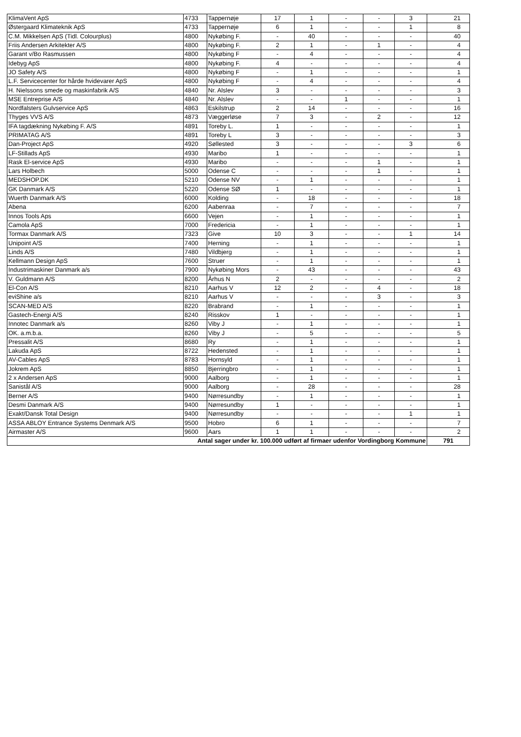| KlimaVent ApS | 4733 | Tappernøje | 17 | 1 | - | - | 3 | 21 |
| Østergaard Klimateknik ApS | 4733 | Tappernøje | 6 | 1 | - | - | 1 | 8 |
| C.M. Mikkelsen ApS (Tidl. Colourplus) | 4800 | Nykøbing F. | - | 40 | - | - | - | 40 |
| Friis Andersen Arkitekter A/S | 4800 | Nykøbing F. | 2 | 1 | - | 1 | - | 4 |
| Garant v/Bo Rasmussen | 4800 | Nykøbing F | - | 4 | - | - | - | 4 |
| Idebyg ApS | 4800 | Nykøbing F. | 4 | - | - | - | - | 4 |
| JO Safety A/S | 4800 | Nykøbing F | - | 1 | - | - | - | 1 |
| L.F. Servicecenter for hårde hvidevarer ApS | 4800 | Nykøbing F | - | 4 | - | - | - | 4 |
| H. Nielssons smede og maskinfabrik A/S | 4840 | Nr. Alslev | 3 | - | - | - | - | 3 |
| MSE Entreprise A/S | 4840 | Nr. Alslev | - | - | 1 | - | - | 1 |
| Nordfalsters Gulvservice ApS | 4863 | Eskilstrup | 2 | 14 | - | - | - | 16 |
| Thyges VVS A/S | 4873 | Væggerløse | 7 | 3 | - | 2 | - | 12 |
| IFA tagdækning Nykøbing F. A/S | 4891 | Toreby L. | 1 | - | - | - | - | 1 |
| PRIMATAG A/S | 4891 | Toreby L | 3 | - | - | - | - | 3 |
| Dan-Project ApS | 4920 | Søllested | 3 | - | - | - | 3 | 6 |
| LF-Stillads ApS | 4930 | Maribo | 1 | - | - | - | - | 1 |
| Rask El-service ApS | 4930 | Maribo | - | - | - | 1 | - | 1 |
| Lars Holbech | 5000 | Odense C | - | - | - | 1 | - | 1 |
| MEDSHOP.DK | 5210 | Odense NV | - | 1 | - | - | - | 1 |
| GK Danmark A/S | 5220 | Odense SØ | 1 | - | - | - | - | 1 |
| Wuerth Danmark A/S | 6000 | Kolding | - | 18 | - | - | - | 18 |
| Abena | 6200 | Aabenraa | - | 7 | - | - | - | 7 |
| Innos Tools Aps | 6600 | Vejen | - | 1 | - | - | - | 1 |
| Camola ApS | 7000 | Fredericia | - | 1 | - | - | - | 1 |
| Tormax Danmark A/S | 7323 | Give | 10 | 3 | - | - | 1 | 14 |
| Unipoint A/S | 7400 | Herning | - | 1 | - | - | - | 1 |
| Linds A/S | 7480 | Vildbjerg | - | 1 | - | - | - | 1 |
| Kellmann Design ApS | 7600 | Struer | - | 1 | - | - | - | 1 |
| Industrimaskiner Danmark a/s | 7900 | Nykøbing Mors | - | 43 | - | - | - | 43 |
| V. Guldmann A/S | 8200 | Århus N | 2 | - | - | - | - | 2 |
| El-Con A/S | 8210 | Aarhus V | 12 | 2 | - | 4 | - | 18 |
| eviShine a/s | 8210 | Aarhus V | - | - | - | 3 | - | 3 |
| SCAN-MED A/S | 8220 | Brabrand | - | 1 | - | - | - | 1 |
| Gastech-Energi A/S | 8240 | Risskov | 1 | - | - | - | - | 1 |
| Innotec Danmark a/s | 8260 | Viby J | - | 1 | - | - | - | 1 |
| OK. a.m.b.a. | 8260 | Viby J | - | 5 | - | - | - | 5 |
| Pressalit A/S | 8680 | Ry | - | 1 | - | - | - | 1 |
| Lakuda ApS | 8722 | Hedensted | - | 1 | - | - | - | 1 |
| AV-Cables ApS | 8783 | Hornsyld | - | 1 | - | - | - | 1 |
| Jokrem ApS | 8850 | Bjerringbro | - | 1 | - | - | - | 1 |
| 2 x Andersen ApS | 9000 | Aalborg | - | 1 | - | - | - | 1 |
| Sanistål A/S | 9000 | Aalborg | - | 28 | - | - | - | 28 |
| Berner A/S | 9400 | Nørresundby | - | 1 | - | - | - | 1 |
| Desmi Danmark A/S | 9400 | Nørresundby | 1 | - | - | - | - | 1 |
| Exakt/Dansk Total Design | 9400 | Nørresundby | - | - | - | - | 1 | 1 |
| ASSA ABLOY Entrance Systems Denmark A/S | 9500 | Hobro | 6 | 1 | - | - | - | 7 |
| Airmaster A/S | 9600 | Aars | 1 | 1 | - | - | - | 2 |
| Antal sager under kr. 100.000 udført af firmaer udenfor Vordingborg Kommune | | | | | | | | 791 |